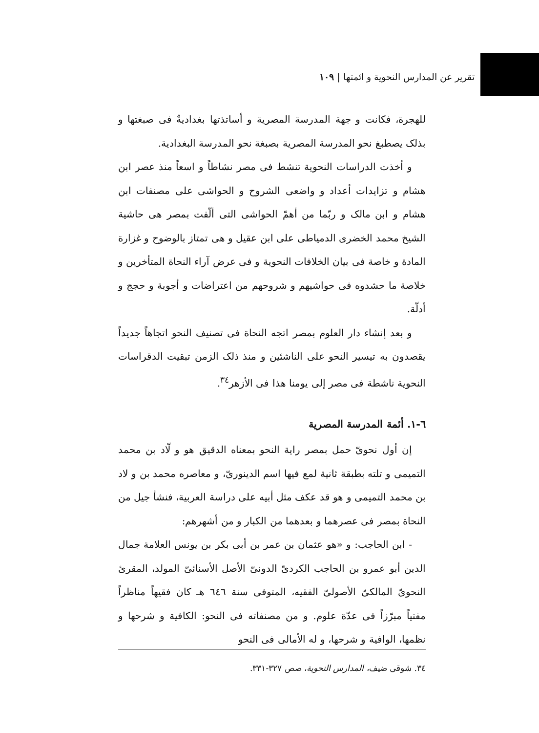تقرير عن المدارس النحوية و ائمتها | ١٠٩
للهجرة، فكانت و جهة المدرسة المصرية و أساتذتها بغداديةٌ فى صبغتها و بذلک يصطبغ نحو المدرسة المصرية بصبغة نحو المدرسة البغدادية.
و أخذت الدراسات النحوية تنشط فى مصر نشاطاً و اسعاً منذ عصر ابن هشام و تزايدات أعداد و واضعى الشروح و الحواشى على مصنفات ابن هشام و ابن مالک و ربّما من أهمّ الحواشى التى ألّفت بمصر هى حاشية الشيخ محمد الخضرى الدمياطى على ابن عقيل و هى تمتاز بالوضوح و غزارة المادة و خاصة فى بيان الخلافات النحوية و فى عرض آراء النحاة المتأخرين و خلاصة ما حشدوه فى حواشيهم و شروحهم من اعتراضات و أجوبة و حجج و أدلّة.
و بعد إنشاء دار العلوم بمصر اتجه النحاة فى تصنيف النحو اتجاهاً جديداً يقصدون به تيسير النحو على الناشئين و منذ ذلک الزمن تبقيت الدقراسات النحوية ناشطة فى مصر إلى يومنا هذا فى الأزهر<sup>٣٤</sup>.
٦-١. أئمة المدرسة المصرية
إن أول نحوىّ حمل بمصر راية النحو بمعناه الدقيق هو و لّاد بن محمد التميمى و تلته بطبقة ثانية لمع فيها اسم الدينورىّ، و معاصره محمد بن و لاد بن محمد التميمى و هو قد عكف مثل أبيه على دراسة العربية، فنشأ جيل من النحاة بمصر فى عصرهما و بعدهما من الكبار و من أشهرهم:
- ابن الحاجب: و «هو عثمان بن عمر بن أبى بكر بن يونس العلامة جمال الدين أبو عمرو بن الحاجب الكردىّ الدونىّ الأصل الأسنائىّ المولد، المقرئ النحوىّ المالكىّ الأصولىّ الفقيه، المتوفى سنة ٦٤٦ هـ كان فقيهاً مناظراً مفتياً مبرّزاً فى عدّة علوم. و من مصنفاته فى النحو: الكافية و شرحها و نظمها، الوافية و شرحها، و له الأمالى فى النحو
٣٤. شوقى ضيف، المدارس النحوية، صص ٣٢٧-٣٣١.